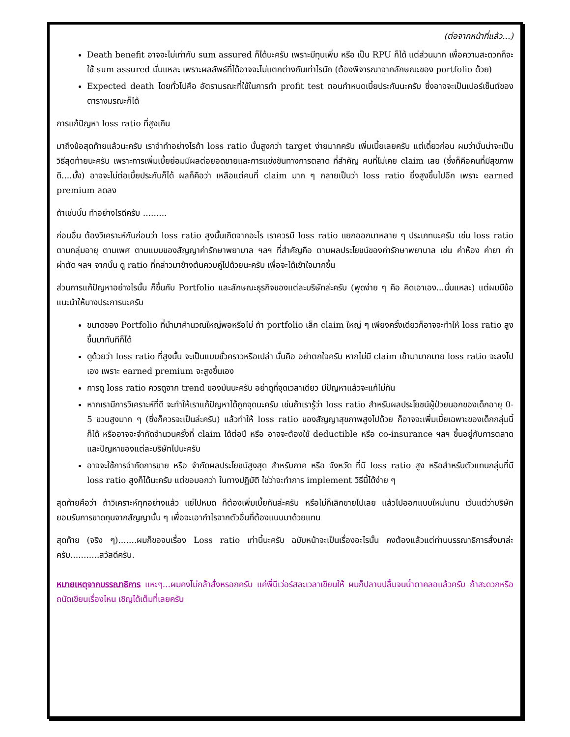(ต่อจากหน้าที่แล้ว...)
Death benefit อาจจะไม่เท่ากับ sum assured ก็ได้นะครับ เพราะมีทุนเพิ่ม หรือ เป็น RPU ก็ได้ แต่ส่วนมาก เพื่อความสะดวกก็จะใช้ sum assured นั่นแหละ เพราะผลลัพธ์ที่ได้อาจจะไม่แตกต่างกันเท่าไรนัก (ต้องพิจารณาจากลักษณะของ portfolio ด้วย)
Expected death โดยทั่วไปคือ อัตรามรณะที่ใช้ในการทำ profit test ตอนกำหนดเบี้ยประกันนะครับ ซึ่งอาจจะเป็นเปอร์เซ็นต์ของตารางมรณะก็ได้
การแก้ปัญหา loss ratio ที่สูงเกิน
มาถึงข้อสุดท้ายแล้วนะครับ เราจำทำอย่างไรถ้า loss ratio นั้นสูงกว่า target ง่ายมากครับ เพิ่มเบี้ยเลยครับ แต่เดี๋ยวก่อน ผมว่านั่นน่าจะเป็นวิธีสุดท้ายนะครับ เพราะการเพิ่มเบี้ยย่อมมีผลต่อยอดขายและการแข่งขันทางการตลาด ที่สำคัญ คนที่ไม่เคย claim เลย (ซึ่งก็คือคนที่มีสุขภาพดี....มั้ง) อาจจะไม่ต่อเบี้ยประกันก็ได้ ผลก็คือว่า เหลือแต่คนที่ claim มาก ๆ กลายเป็นว่า loss ratio ยิ่งสูงขึ้นไปอีก เพราะ earned premium ลดลง
ถ้าเช่นนั้น ทำอย่างไรดีครับ .........
ก่อนอื่น ต้องวิเคราะห์กันก่อนว่า loss ratio สูงนั้นเกิดจากอะไร เราควรมี loss ratio แยกออกมาหลาย ๆ ประเภทนะครับ เช่น loss ratio ตามกลุ่มอายุ ตามเพศ ตามแบบของสัญญาค่ารักษาพยาบาล ฯลฯ ที่สำคัญคือ ตามผลประโยชน์ของค่ารักษาพยาบาล เช่น ค่าห้อง ค่ายา ค่าผ่าตัด ฯลฯ จากนั้น ดู ratio ที่กล่าวมาข้างต้นควบคู่ไปด้วยนะครับ เพื่อจะได้เข้าใจมากขึ้น
ส่วนการแก้ปัญหาอย่างไรนั้น ก็ขึ้นกับ Portfolio และลักษณะธุรกิจของแต่ละบริษัทล่ะครับ (พูดง่าย ๆ คือ คิดเอาเอง...นั่นแหละ) แต่ผมมีข้อแนะนำให้บางประการนะครับ
ขนาดของ Portfolio ที่นำมาคำนวณใหญ่พอหรือไม่ ถ้า portfolio เล็ก claim ใหญ่ ๆ เพียงครั้งเดียวก็อาจจะทำให้ loss ratio สูงขึ้นมาทันทีก็ได้
ดูด้วยว่า loss ratio ที่สูงนั้น จะเป็นแบบชั่วคราวหรือเปล่า นั่นคือ อย่าตกใจครับ หากไม่มี claim เข้ามามากมาย loss ratio จะลงไปเอง เพราะ earned premium จะสูงขึ้นเอง
การดู loss ratio ควรดูจาก trend ของมันนะครับ อย่าดูที่จุดเวลาเดียว มีปัญหาแล้วจะแก้ไม่ทัน
หากเรามีการวิเคราะห์ที่ดี จะทำให้เราแก้ปัญหาได้ถูกจุดนะครับ เช่นถ้าเรารู้ว่า loss ratio สำหรับผลประโยชน์ผู้ป่วยนอกของเด็กอายุ 0-5 ขวบสูงมาก ๆ (ซึ่งก็ควรจะเป็นล่ะครับ) แล้วทำให้ loss ratio ของสัญญาสุขภาพสูงไปด้วย ก็อาจจะเพิ่มเบี้ยเฉพาะของเด็กกลุ่มนี้ก็ได้ หรืออาจจะจำกัดจำนวนครั้งที่ claim ได้ต่อปี หรือ อาจจะต้องใช้ deductible หรือ co-insurance ฯลฯ ขึ้นอยู่กับการตลาด และปัญหาของแต่ละบริษัทไปนะครับ
อาจจะใช้การจำกัดการขาย หรือ จำกัดผลประโยชน์สูงสุด สำหรับภาค หรือ จังหวัด ที่มี loss ratio สูง หรือสำหรับตัวแทนกลุ่มที่มี loss ratio สูงก็ได้นะครับ แต่ขอบอกว่า ในทางปฏิบัติ ใช่ว่าจะทำการ implement วิธีนี้ได้ง่าย ๆ
สุดท้ายคือว่า ถ้าวิเคราะห์ทุกอย่างแล้ว แย่ไปหมด ก็ต้องเพิ่มเบี้ยกันล่ะครับ หรือไม่ก็เลิกขายไปเลย แล้วไปออกแบบใหม่แทน เว้นแต่ว่าบริษัทยอมรับการขาดทุนจากสัญญานั้น ๆ เพื่อจะเอากำไรจากตัวอื่นที่ต้องแนบมาด้วยแทน
สุดท้าย (จริง ๆ).......ผมก็ขอจบเรื่อง Loss ratio เท่านี้นะครับ ฉบับหน้าจะเป็นเรื่องอะไรนั้น คงต้องแล้วแต่ท่านบรรณาธิการสั่งมาล่ะครับ...........สวัสดีครับ.
หมายเหตุจากบรรณาธิการ แหะๆ...ผมคงไม่กล้าสั่งหรอกครับ แค่พี่บีเว่อร์สละเวลาเขียนให้ ผมก็ปลาบปลื้มจนน้ำตาคลอแล้วครับ ถ้าสะดวกหรือถนัดเขียนเรื่องไหน เชิญได้เต็มที่เลยครับ